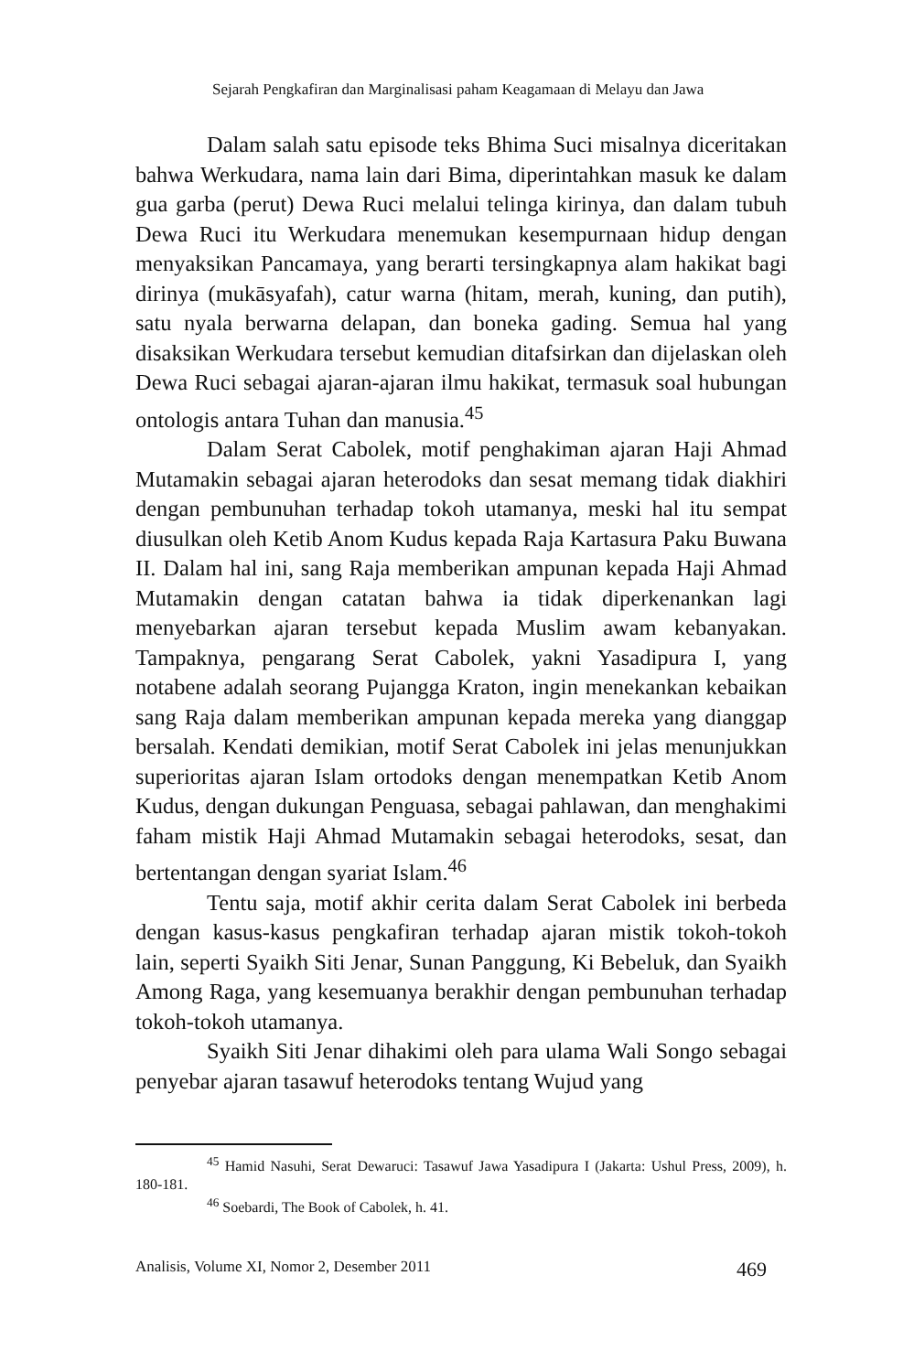Sejarah Pengkafiran dan Marginalisasi paham Keagamaan di Melayu dan Jawa
Dalam salah satu episode teks Bhima Suci misalnya diceritakan bahwa Werkudara, nama lain dari Bima, diperintahkan masuk ke dalam gua garba (perut) Dewa Ruci melalui telinga kirinya, dan dalam tubuh Dewa Ruci itu Werkudara menemukan kesempurnaan hidup dengan menyaksikan Pancamaya, yang berarti tersingkapnya alam hakikat bagi dirinya (mukāsyafah), catur warna (hitam, merah, kuning, dan putih), satu nyala berwarna delapan, dan boneka gading. Semua hal yang disaksikan Werkudara tersebut kemudian ditafsirkan dan dijelaskan oleh Dewa Ruci sebagai ajaran-ajaran ilmu hakikat, termasuk soal hubungan ontologis antara Tuhan dan manusia.<sup>45</sup>
Dalam Serat Cabolek, motif penghakiman ajaran Haji Ahmad Mutamakin sebagai ajaran heterodoks dan sesat memang tidak diakhiri dengan pembunuhan terhadap tokoh utamanya, meski hal itu sempat diusulkan oleh Ketib Anom Kudus kepada Raja Kartasura Paku Buwana II. Dalam hal ini, sang Raja memberikan ampunan kepada Haji Ahmad Mutamakin dengan catatan bahwa ia tidak diperkenankan lagi menyebarkan ajaran tersebut kepada Muslim awam kebanyakan. Tampaknya, pengarang Serat Cabolek, yakni Yasadipura I, yang notabene adalah seorang Pujangga Kraton, ingin menekankan kebaikan sang Raja dalam memberikan ampunan kepada mereka yang dianggap bersalah. Kendati demikian, motif Serat Cabolek ini jelas menunjukkan superioritas ajaran Islam ortodoks dengan menempatkan Ketib Anom Kudus, dengan dukungan Penguasa, sebagai pahlawan, dan menghakimi faham mistik Haji Ahmad Mutamakin sebagai heterodoks, sesat, dan bertentangan dengan syariat Islam.<sup>46</sup>
Tentu saja, motif akhir cerita dalam Serat Cabolek ini berbeda dengan kasus-kasus pengkafiran terhadap ajaran mistik tokoh-tokoh lain, seperti Syaikh Siti Jenar, Sunan Panggung, Ki Bebeluk, dan Syaikh Among Raga, yang kesemuanya berakhir dengan pembunuhan terhadap tokoh-tokoh utamanya.
Syaikh Siti Jenar dihakimi oleh para ulama Wali Songo sebagai penyebar ajaran tasawuf heterodoks tentang Wujud yang
<sup>45</sup> Hamid Nasuhi, Serat Dewaruci: Tasawuf Jawa Yasadipura I (Jakarta: Ushul Press, 2009), h. 180-181.
<sup>46</sup> Soebardi, The Book of Cabolek, h. 41.
Analisis, Volume XI, Nomor 2, Desember 2011 469